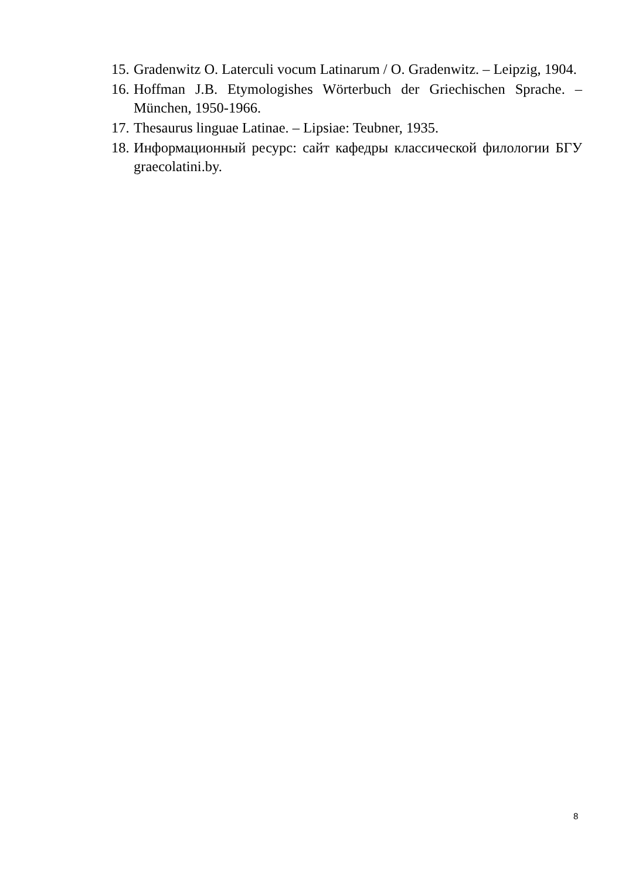15. Gradenwitz O. Laterculi vocum Latinarum / O. Gradenwitz. – Leipzig, 1904.
16. Hoffman J.B. Etymologishes Wörterbuch der Griechischen Sprache. – München, 1950-1966.
17. Thesaurus linguae Latinae. – Lipsiae: Teubner, 1935.
18. Информационный ресурс: сайт кафедры классической филологии БГУ graecolatini.by.
8